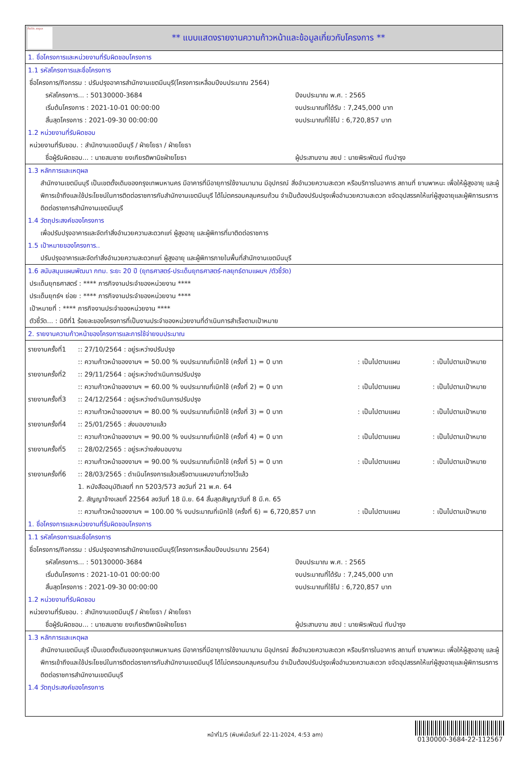ทั้งชีวิต..เราดูแล
** แบบแสดงรายงานความก้าวหน้าและข้อมูลเกี่ยวกับโครงการ **
1. ชื่อโครงการและหน่วยงานที่รับผิดชอบโครงการ
1.1 รหัสโครงการและชื่อโครงการ
ชื่อโครงการ/กิจกรรม : ปรับปรุงอาคารสำนักงานเขตมีนบุรี(โครงการเหลื่อมปีงบประมาณ 2564)
รหัสโครงการ... : 50130000-3684 ปีงบประมาณ พ.ศ. : 2565
เริ่มต้นโครงการ : 2021-10-01 00:00:00 งบประมาณที่ได้รับ : 7,245,000 บาท
สิ้นสุดโครงการ : 2021-09-30 00:00:00 งบประมาณที่ใช้ไป : 6,720,857 บาท
1.2 หน่วยงานที่รับผิดชอบ
หน่วยงานที่รับชอบ. : สำนักงานเขตมีนบุรี / ฝ่ายโยธา / ฝ่ายโยธา
ชื่อผู้รับผิดชอบ... : นายสมชาย ยงเกียรติพานิชฝ่ายโยธา ผู้ประสานงาน สยป : นายพิระพัฒน์ ทับบำรุง
1.3 หลักการและเหตุผล
สำนักงานเขตมีนบุรี เป็นเขตดั้งเดิมของกรุงเทพมหานคร มีอาคารที่มีอายุการใช้งานมานาน มีอุปกรณ์ สิ่งอำนวยความสะดวก หรือบริการในอาคาร สถานที่ ยานพาหนะ เพื่อให้ผู้สูงอายุ และผู้พิการเข้าถึงและใช้ประโยชน์ในการติดต่อราชการกับสำนักงานเขตมีนบุรี ได้ไม่ตครอบคลุมครบถ้วน จำเป็นต้องปรับปรุงเพื่ออำนวยความสะดวก ขจัดอุปสรรคให้แก่ผู้สูงอายุและผู้พิการมรการติดต่อราชการสำนักงานเขตมีนบุรี
1.4 วัตถุประสงค์ของโครงการ
เพื่อปรับปรุงอาคารและจัดทำสิ่งอำนวยความสะดวกแก่ ผู้สูงอายุ และผู้พิการที่มาติดต่อราชการ
1.5 เป้าหมายของโครงการ..
ปรับปรุงอาคารและจัดทำสิ่งอำนวยความสะดวกแก่ ผู้สูงอายุ และผู้พิการภายในพื้นที่สำนักงานเขตมีนบุรี
1.6 สนับสนุนแผนพัฒนา กทม. ระยะ 20 ปี (ยุทธศาสตร์-ประเด็นยุทธศาสตร์-กลยุทธ์ตามแผนฯ /ตัวชี้วัด)
ประเด็นยุทธศาสตร์ : **** ภารกิจงานประจำของหน่วยงาน ****
ประเด็นยุทธ์ฯ ย่อย : **** ภารกิจงานประจำของหน่วยงาน ****
เป้าหมายที่ : **** ภารกิจงานประจำของหน่วยงาน ****
ตัวชี้วัด... : มิติที่1 ร้อยละของโครงการที่เป็นงานประจำของหน่วยงานที่ดำเนินการสำเร็จตามเป้าหมาย
2. รายงานความก้าวหน้าของโครงการและการใช้จ่ายงบประมาณ
รายงานครั้งที่1
:: 27/10/2564 : อยู่ระหว่างปรับปรุง
:: ความก้าวหน้าของงานฯ = 50.00 % งบประมาณที่เบิกใช้ (ครั้งที่ 1) = 0 บาท
: เป็นไปตามแผน : เป็นไปตามเป้าหมาย
รายงานครั้งที่2
:: 29/11/2564 : อยู่ระหว่างดำเนินการปรับปรุง
:: ความก้าวหน้าของงานฯ = 60.00 % งบประมาณที่เบิกใช้ (ครั้งที่ 2) = 0 บาท
: เป็นไปตามแผน : เป็นไปตามเป้าหมาย
รายงานครั้งที่3
:: 24/12/2564 : อยู่ระหว่างดำเนินการปรับปรุง
:: ความก้าวหน้าของงานฯ = 80.00 % งบประมาณที่เบิกใช้ (ครั้งที่ 3) = 0 บาท
: เป็นไปตามแผน : เป็นไปตามเป้าหมาย
รายงานครั้งที่4
:: 25/01/2565 : ส่งมอบงานแล้ว
:: ความก้าวหน้าของงานฯ = 90.00 % งบประมาณที่เบิกใช้ (ครั้งที่ 4) = 0 บาท
: เป็นไปตามแผน : เป็นไปตามเป้าหมาย
รายงานครั้งที่5
:: 28/02/2565 : อยู่ระหว่างส่งมอบงาน
:: ความก้าวหน้าของงานฯ = 90.00 % งบประมาณที่เบิกใช้ (ครั้งที่ 5) = 0 บาท
: เป็นไปตามแผน : เป็นไปตามเป้าหมาย
รายงานครั้งที่6
:: 28/03/2565 : ดำเนินโครงการแล้วเสร็จตามแผนงานที่วางไว้แล้ว
1. หนังสืออนุมัติเลขที่ กท 5203/573 ลงวันที่ 21 พ.ค. 64
2. สัญญาจ้างเลขที่ 22564 ลงวันที่ 18 มิ.ย. 64 สิ้นสุดสัญญาวันที่ 8 มี.ค. 65
:: ความก้าวหน้าของงานฯ = 100.00 % งบประมาณที่เบิกใช้ (ครั้งที่ 6) = 6,720,857 บาท
: เป็นไปตามแผน : เป็นไปตามเป้าหมาย
1. ชื่อโครงการและหน่วยงานที่รับผิดชอบโครงการ
1.1 รหัสโครงการและชื่อโครงการ
ชื่อโครงการ/กิจกรรม : ปรับปรุงอาคารสำนักงานเขตมีนบุรี(โครงการเหลื่อมปีงบประมาณ 2564)
รหัสโครงการ... : 50130000-3684 ปีงบประมาณ พ.ศ. : 2565
เริ่มต้นโครงการ : 2021-10-01 00:00:00 งบประมาณที่ได้รับ : 7,245,000 บาท
สิ้นสุดโครงการ : 2021-09-30 00:00:00 งบประมาณที่ใช้ไป : 6,720,857 บาท
1.2 หน่วยงานที่รับผิดชอบ
หน่วยงานที่รับชอบ. : สำนักงานเขตมีนบุรี / ฝ่ายโยธา / ฝ่ายโยธา
ชื่อผู้รับผิดชอบ... : นายสมชาย ยงเกียรติพานิชฝ่ายโยธา ผู้ประสานงาน สยป : นายพิระพัฒน์ ทับบำรุง
1.3 หลักการและเหตุผล
สำนักงานเขตมีนบุรี เป็นเขตดั้งเดิมของกรุงเทพมหานคร มีอาคารที่มีอายุการใช้งานมานาน มีอุปกรณ์ สิ่งอำนวยความสะดวก หรือบริการในอาคาร สถานที่ ยานพาหนะ เพื่อให้ผู้สูงอายุ และผู้พิการเข้าถึงและใช้ประโยชน์ในการติดต่อราชการกับสำนักงานเขตมีนบุรี ได้ไม่ตครอบคลุมครบถ้วน จำเป็นต้องปรับปรุงเพื่ออำนวยความสะดวก ขจัดอุปสรรคให้แก่ผู้สูงอายุและผู้พิการมรการติดต่อราชการสำนักงานเขตมีนบุรี
1.4 วัตถุประสงค์ของโครงการ
หน้าที่1/5 (พิมพ์เมื่อวันที่ 22-11-2024, 4:53 am)
0130000-3684-22-112567